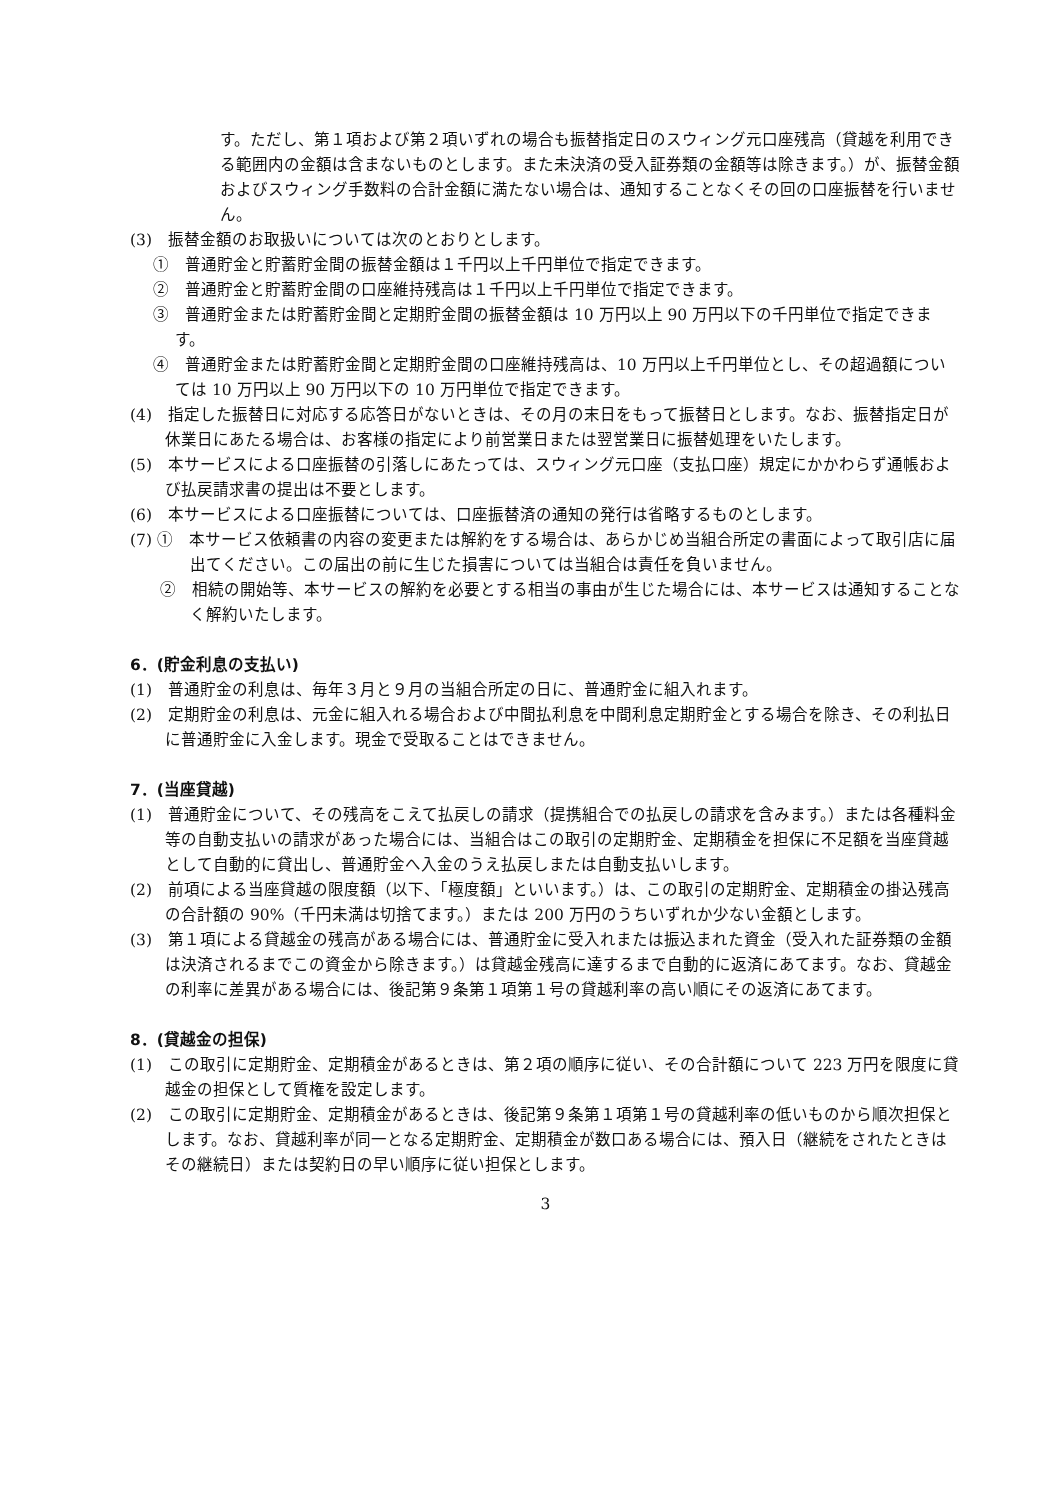す。ただし、第１項および第２項いずれの場合も振替指定日のスウィング元口座残高（貸越を利用できる範囲内の金額は含まないものとします。また未決済の受入証券類の金額等は除きます。）が、振替金額およびスウィング手数料の合計金額に満たない場合は、通知することなくその回の口座振替を行いません。
(3)　振替金額のお取扱いについては次のとおりとします。
①　普通貯金と貯蓄貯金間の振替金額は１千円以上千円単位で指定できます。
②　普通貯金と貯蓄貯金間の口座維持残高は１千円以上千円単位で指定できます。
③　普通貯金または貯蓄貯金間と定期貯金間の振替金額は 10 万円以上 90 万円以下の千円単位で指定できます。
④　普通貯金または貯蓄貯金間と定期貯金間の口座維持残高は、10 万円以上千円単位とし、その超過額については 10 万円以上 90 万円以下の 10 万円単位で指定できます。
(4)　指定した振替日に対応する応答日がないときは、その月の末日をもって振替日とします。なお、振替指定日が休業日にあたる場合は、お客様の指定により前営業日または翌営業日に振替処理をいたします。
(5)　本サービスによる口座振替の引落しにあたっては、スウィング元口座（支払口座）規定にかかわらず通帳および払戻請求書の提出は不要とします。
(6)　本サービスによる口座振替については、口座振替済の通知の発行は省略するものとします。
(7) ①　本サービス依頼書の内容の変更または解約をする場合は、あらかじめ当組合所定の書面によって取引店に届出てください。この届出の前に生じた損害については当組合は責任を負いません。
②　相続の開始等、本サービスの解約を必要とする相当の事由が生じた場合には、本サービスは通知することなく解約いたします。
6．(貯金利息の支払い)
(1)　普通貯金の利息は、毎年３月と９月の当組合所定の日に、普通貯金に組入れます。
(2)　定期貯金の利息は、元金に組入れる場合および中間払利息を中間利息定期貯金とする場合を除き、その利払日に普通貯金に入金します。現金で受取ることはできません。
7．(当座貸越)
(1)　普通貯金について、その残高をこえて払戻しの請求（提携組合での払戻しの請求を含みます。）または各種料金等の自動支払いの請求があった場合には、当組合はこの取引の定期貯金、定期積金を担保に不足額を当座貸越として自動的に貸出し、普通貯金へ入金のうえ払戻しまたは自動支払いします。
(2)　前項による当座貸越の限度額（以下、「極度額」といいます。）は、この取引の定期貯金、定期積金の掛込残高の合計額の 90%（千円未満は切捨てます。）または 200 万円のうちいずれか少ない金額とします。
(3)　第１項による貸越金の残高がある場合には、普通貯金に受入れまたは振込まれた資金（受入れた証券類の金額は決済されるまでこの資金から除きます。）は貸越金残高に達するまで自動的に返済にあてます。なお、貸越金の利率に差異がある場合には、後記第９条第１項第１号の貸越利率の高い順にその返済にあてます。
8．(貸越金の担保)
(1)　この取引に定期貯金、定期積金があるときは、第２項の順序に従い、その合計額について 223 万円を限度に貸越金の担保として質権を設定します。
(2)　この取引に定期貯金、定期積金があるときは、後記第９条第１項第１号の貸越利率の低いものから順次担保とします。なお、貸越利率が同一となる定期貯金、定期積金が数口ある場合には、預入日（継続をされたときはその継続日）または契約日の早い順序に従い担保とします。
3